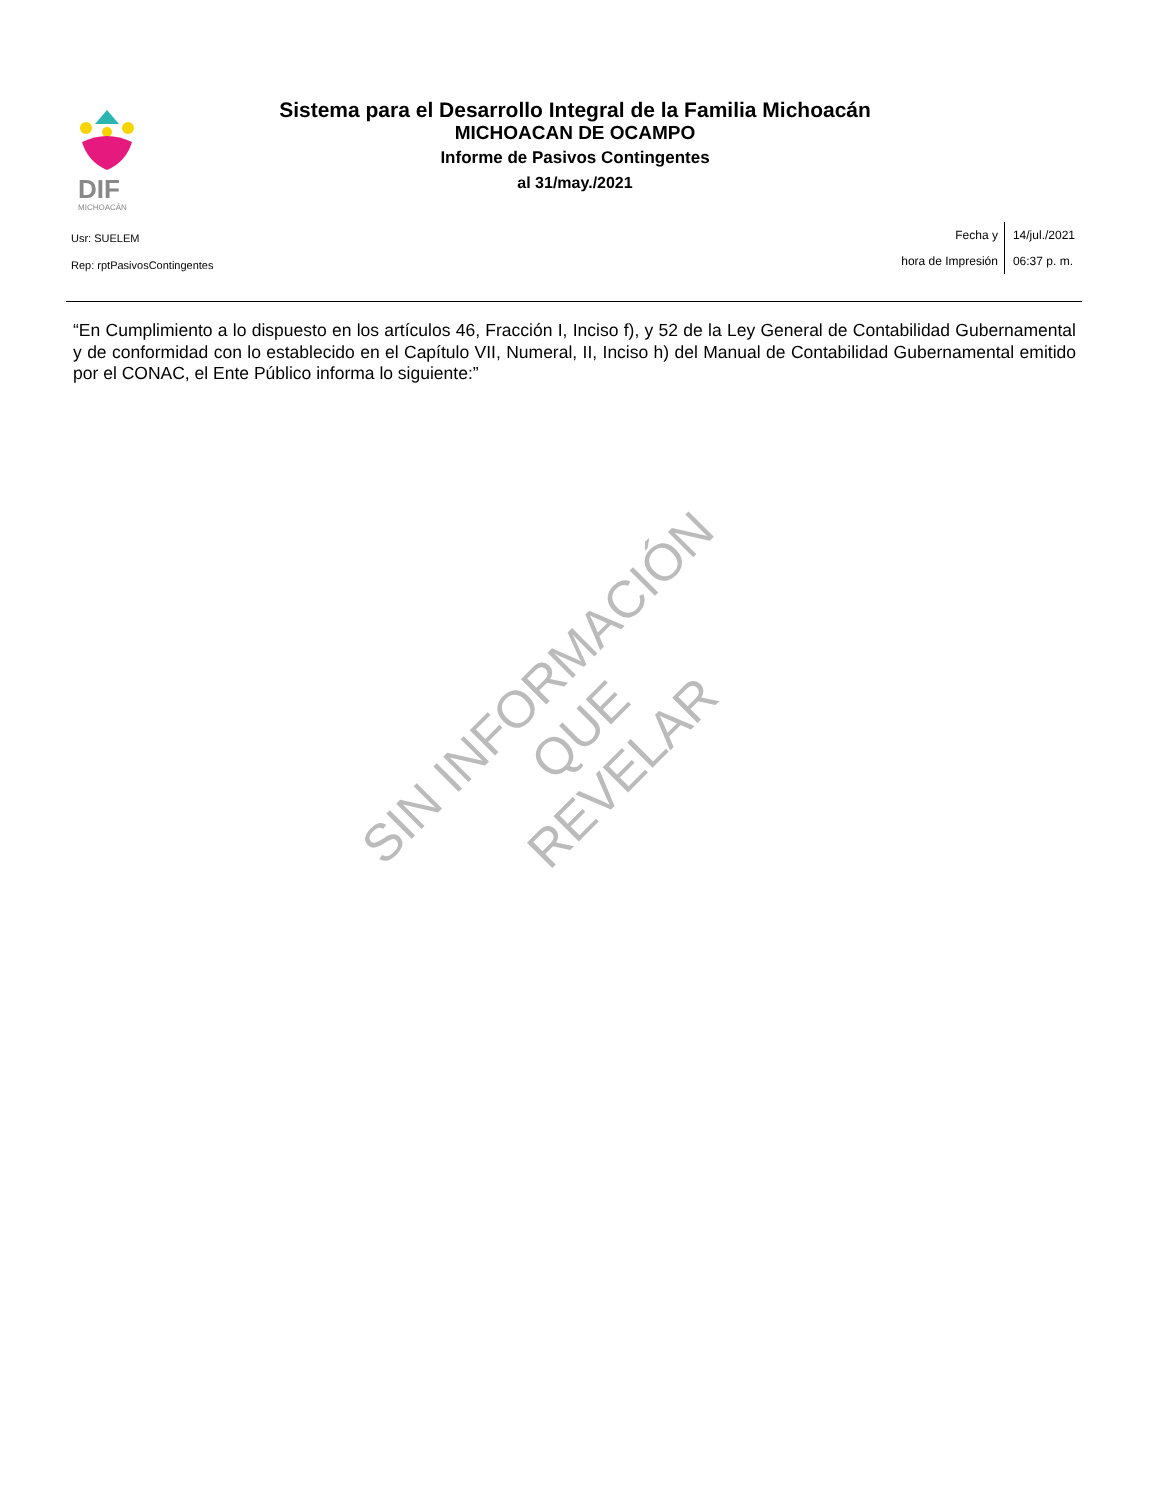DIF
MICHOACÁN
Sistema para el Desarrollo Integral de la Familia Michoacán
MICHOACAN DE OCAMPO
Informe de Pasivos Contingentes
al 31/may./2021
Usr: SUELEM
Rep: rptPasivosContingentes
Fecha y
hora de Impresión
14/jul./2021
06:37 p. m.
“En Cumplimiento a lo dispuesto en los artículos 46, Fracción I, Inciso f), y 52 de la Ley General de Contabilidad Gubernamental y de conformidad con lo establecido en el Capítulo VII, Numeral, II, Inciso h) del Manual de Contabilidad Gubernamental emitido por el CONAC, el Ente Público informa lo siguiente:”
SIN INFORMACIÓN QUE
REVELAR